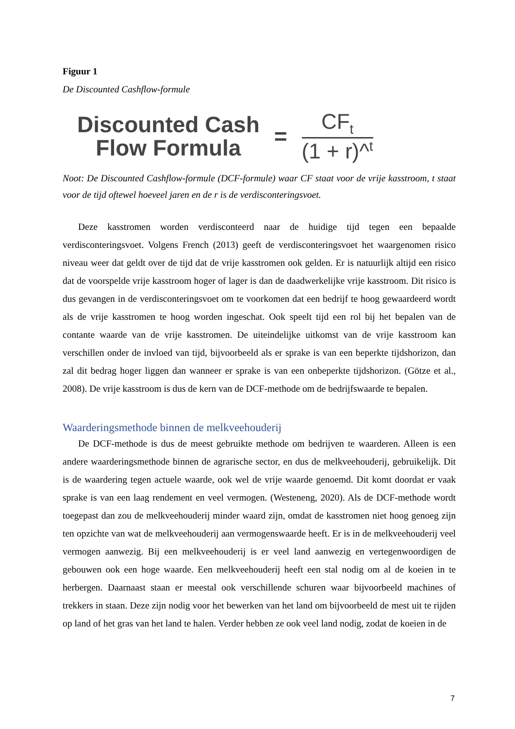Figuur 1
De Discounted Cashflow-formule
Discounted Cash
Flow Formula
=
CF<sub>t</sub>
(1 + r)^<sup>t</sup>
Noot: De Discounted Cashflow-formule (DCF-formule) waar CF staat voor de vrije kasstroom, t staat voor de tijd oftewel hoeveel jaren en de r is de verdisconteringsvoet.
Deze kasstromen worden verdisconteerd naar de huidige tijd tegen een bepaalde verdisconteringsvoet. Volgens French (2013) geeft de verdisconteringsvoet het waargenomen risico niveau weer dat geldt over de tijd dat de vrije kasstromen ook gelden. Er is natuurlijk altijd een risico dat de voorspelde vrije kasstroom hoger of lager is dan de daadwerkelijke vrije kasstroom. Dit risico is dus gevangen in de verdisconteringsvoet om te voorkomen dat een bedrijf te hoog gewaardeerd wordt als de vrije kasstromen te hoog worden ingeschat. Ook speelt tijd een rol bij het bepalen van de contante waarde van de vrije kasstromen. De uiteindelijke uitkomst van de vrije kasstroom kan verschillen onder de invloed van tijd, bijvoorbeeld als er sprake is van een beperkte tijdshorizon, dan zal dit bedrag hoger liggen dan wanneer er sprake is van een onbeperkte tijdshorizon. (Götze et al., 2008). De vrije kasstroom is dus de kern van de DCF-methode om de bedrijfswaarde te bepalen.
Waarderingsmethode binnen de melkveehouderij
De DCF-methode is dus de meest gebruikte methode om bedrijven te waarderen. Alleen is een andere waarderingsmethode binnen de agrarische sector, en dus de melkveehouderij, gebruikelijk. Dit is de waardering tegen actuele waarde, ook wel de vrije waarde genoemd. Dit komt doordat er vaak sprake is van een laag rendement en veel vermogen. (Westeneng, 2020). Als de DCF-methode wordt toegepast dan zou de melkveehouderij minder waard zijn, omdat de kasstromen niet hoog genoeg zijn ten opzichte van wat de melkveehouderij aan vermogenswaarde heeft. Er is in de melkveehouderij veel vermogen aanwezig. Bij een melkveehouderij is er veel land aanwezig en vertegenwoordigen de gebouwen ook een hoge waarde. Een melkveehouderij heeft een stal nodig om al de koeien in te herbergen. Daarnaast staan er meestal ook verschillende schuren waar bijvoorbeeld machines of trekkers in staan. Deze zijn nodig voor het bewerken van het land om bijvoorbeeld de mest uit te rijden op land of het gras van het land te halen. Verder hebben ze ook veel land nodig, zodat de koeien in de
7